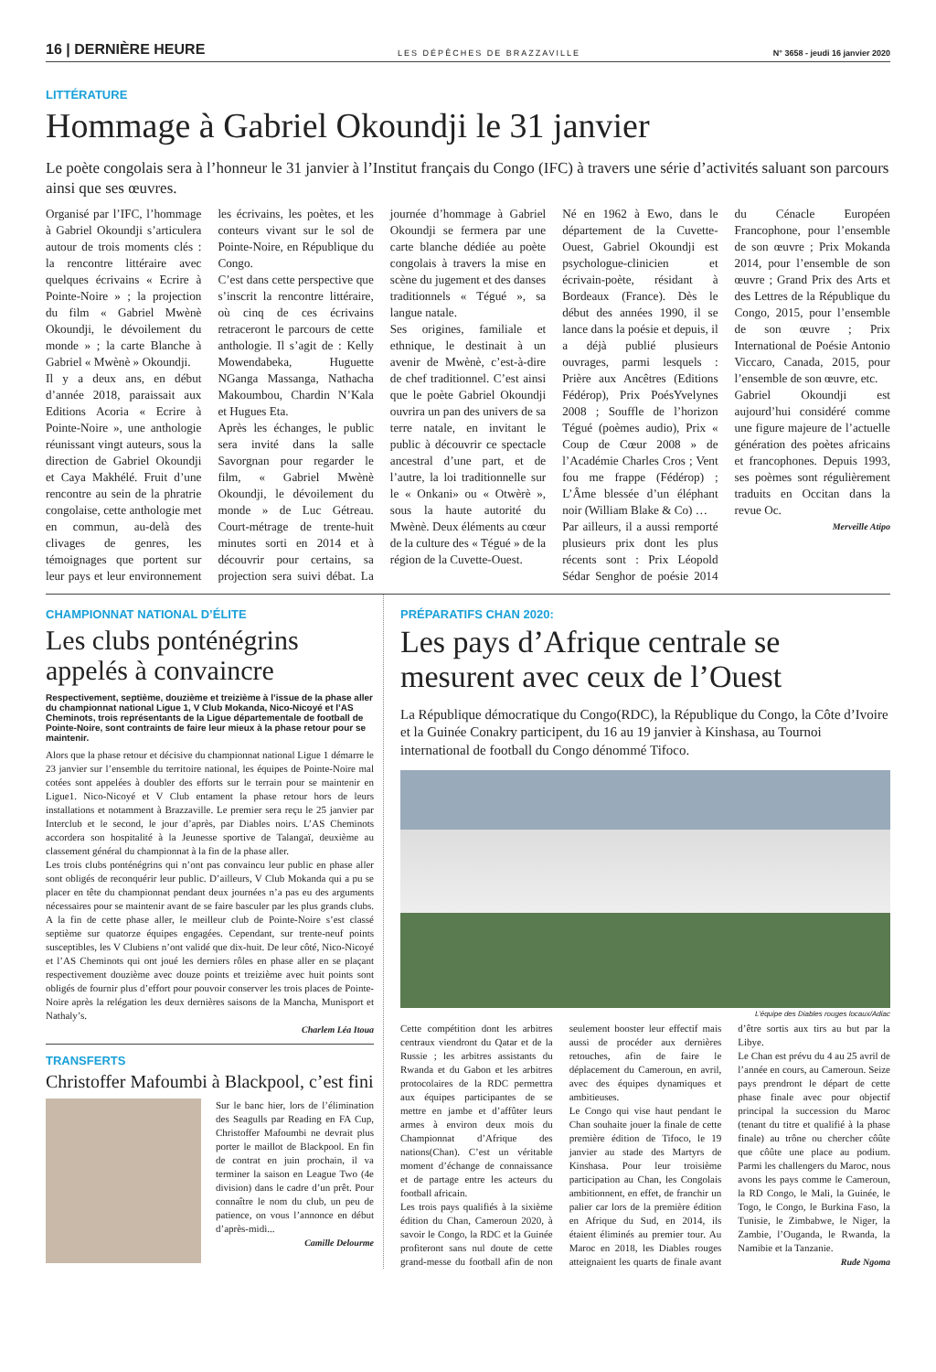16 | DERNIÈRE HEURE LES DÉPÊCHES DE BRAZZAVILLE N° 3658 - jeudi 16 janvier 2020
LITTÉRATURE
Hommage à Gabriel Okoundji le 31 janvier
Le poète congolais sera à l’honneur le 31 janvier à l’Institut français du Congo (IFC) à travers une série d’activités saluant son parcours ainsi que ses œuvres.
Organisé par l’IFC, l’hommage à Gabriel Okoundji s’articulera autour de trois moments clés : la rencontre littéraire avec quelques écrivains « Ecrire à Pointe-Noire » ; la projection du film « Gabriel Mwènè Okoundji, le dévoilement du monde » ; la carte Blanche à Gabriel « Mwènè » Okoundji.
Il y a deux ans, en début d’année 2018, paraissait aux Editions Acoria « Ecrire à Pointe-Noire », une anthologie réunissant vingt auteurs, sous la direction de Gabriel Okoundji et Caya Makhélé. Fruit d’une rencontre au sein de la phratrie congolaise, cette anthologie met en commun, au-delà des clivages de genres, les témoignages que portent sur leur pays et leur environnement les écrivains, les poètes, et les conteurs vivant sur le sol de Pointe-Noire, en République du Congo.
C’est dans cette perspective que s’inscrit la rencontre littéraire, où cinq de ces écrivains retraceront le parcours de cette anthologie. Il s’agit de : Kelly Mowendabeka, Huguette NGanga Massanga, Nathacha Makoumbou, Chardin N’Kala et Hugues Eta.
Après les échanges, le public sera invité dans la salle Savorgnan pour regarder le film, « Gabriel Mwènè Okoundji, le dévoilement du monde » de Luc Gétreau. Court-métrage de trente-huit minutes sorti en 2014 et à découvrir pour certains, sa projection sera suivi débat. La journée d’hommage à Gabriel Okoundji se fermera par une carte blanche dédiée au poète congolais à travers la mise en scène du jugement et des danses traditionnels « Tégué », sa langue natale.
Ses origines, familiale et ethnique, le destinait à un avenir de Mwènè, c’est-à-dire de chef traditionnel. C’est ainsi que le poète Gabriel Okoundji ouvrira un pan des univers de sa terre natale, en invitant le public à découvrir ce spectacle ancestral d’une part, et de l’autre, la loi traditionnelle sur le « Onkani» ou « Otwèrè », sous la haute autorité du Mwènè. Deux éléments au cœur de la culture des « Tégué » de la région de la Cuvette-Ouest.
Né en 1962 à Ewo, dans le département de la Cuvette-Ouest, Gabriel Okoundji est psychologue-clinicien et écrivain-poète, résidant à Bordeaux (France). Dès le début des années 1990, il se lance dans la poésie et depuis, il a déjà publié plusieurs ouvrages, parmi lesquels : Prière aux Ancêtres (Editions Fédérop), Prix PoésYvelynes 2008 ; Souffle de l’horizon Tégué (poèmes audio), Prix « Coup de Cœur 2008 » de l’Académie Charles Cros ; Vent fou me frappe (Fédérop) ; L’Âme blessée d’un éléphant noir (William Blake & Co) …
Par ailleurs, il a aussi remporté plusieurs prix dont les plus récents sont : Prix Léopold Sédar Senghor de poésie 2014 du Cénacle Européen Francophone, pour l’ensemble de son œuvre ; Prix Mokanda 2014, pour l’ensemble de son œuvre ; Grand Prix des Arts et des Lettres de la République du Congo, 2015, pour l’ensemble de son œuvre ; Prix International de Poésie Antonio Viccaro, Canada, 2015, pour l’ensemble de son œuvre, etc.
Gabriel Okoundji est aujourd’hui considéré comme une figure majeure de l’actuelle génération des poètes africains et francophones. Depuis 1993, ses poèmes sont régulièrement traduits en Occitan dans la revue Oc.
Merveille Atipo
CHAMPIONNAT NATIONAL D’ÉLITE
Les clubs ponténégrins appelés à convaincre
Respectivement, septième, douzième et treizième à l’issue de la phase aller du championnat national Ligue 1, V Club Mokanda, Nico-Nicoyé et l’AS Cheminots, trois représentants de la Ligue départementale de football de Pointe-Noire, sont contraints de faire leur mieux à la phase retour pour se maintenir.
Alors que la phase retour et décisive du championnat national Ligue 1 démarre le 23 janvier sur l’ensemble du territoire national, les équipes de Pointe-Noire mal cotées sont appelées à doubler des efforts sur le terrain pour se maintenir en Ligue1. Nico-Nicoyé et V Club entament la phase retour hors de leurs installations et notamment à Brazzaville. Le premier sera reçu le 25 janvier par Interclub et le second, le jour d’après, par Diables noirs. L’AS Cheminots accordera son hospitalité à la Jeunesse sportive de Talangaï, deuxième au classement général du championnat à la fin de la phase aller.
Les trois clubs ponténégrins qui n’ont pas convaincu leur public en phase aller sont obligés de reconquérir leur public. D’ailleurs, V Club Mokanda qui a pu se placer en tête du championnat pendant deux journées n’a pas eu des arguments nécessaires pour se maintenir avant de se faire basculer par les plus grands clubs. A la fin de cette phase aller, le meilleur club de Pointe-Noire s’est classé septième sur quatorze équipes engagées. Cependant, sur trente-neuf points susceptibles, les V Clubiens n’ont validé que dix-huit. De leur côté, Nico-Nicoyé et l’AS Cheminots qui ont joué les derniers rôles en phase aller en se plaçant respectivement douzième avec douze points et treizième avec huit points sont obligés de fournir plus d’effort pour pouvoir conserver les trois places de Pointe-Noire après la relégation les deux dernières saisons de la Mancha, Munisport et Nathaly’s.
Charlem Léa Itoua
TRANSFERTS
Christoffer Mafoumbi à Blackpool, c’est fini
Sur le banc hier, lors de l’élimination des Seagulls par Reading en FA Cup, Christoffer Mafoumbi ne devrait plus porter le maillot de Blackpool. En fin de contrat en juin prochain, il va terminer la saison en League Two (4e division) dans le cadre d’un prêt. Pour connaître le nom du club, un peu de patience, on vous l’annonce en début d’après-midi...
Camille Delourme
PRÉPARATIFS CHAN 2020:
Les pays d’Afrique centrale se mesurent avec ceux de l’Ouest
La République démocratique du Congo(RDC), la République du Congo, la Côte d’Ivoire et la Guinée Conakry participent, du 16 au 19 janvier à Kinshasa, au Tournoi international de football du Congo dénommé Tifoco.
L’équipe des Diables rouges locaux/Adiac
Cette compétition dont les arbitres centraux viendront du Qatar et de la Russie ; les arbitres assistants du Rwanda et du Gabon et les arbitres protocolaires de la RDC permettra aux équipes participantes de se mettre en jambe et d’affûter leurs armes à environ deux mois du Championnat d’Afrique des nations(Chan). C’est un véritable moment d’échange de connaissance et de partage entre les acteurs du football africain.
Les trois pays qualifiés à la sixième édition du Chan, Cameroun 2020, à savoir le Congo, la RDC et la Guinée profiteront sans nul doute de cette grand-messe du football afin de non seulement booster leur effectif mais aussi de procéder aux dernières retouches, afin de faire le déplacement du Cameroun, en avril, avec des équipes dynamiques et ambitieuses.
Le Congo qui vise haut pendant le Chan souhaite jouer la finale de cette première édition de Tifoco, le 19 janvier au stade des Martyrs de Kinshasa. Pour leur troisième participation au Chan, les Congolais ambitionnent, en effet, de franchir un palier car lors de la première édition en Afrique du Sud, en 2014, ils étaient éliminés au premier tour. Au Maroc en 2018, les Diables rouges atteignaient les quarts de finale avant d’être sortis aux tirs au but par la Libye.
Le Chan est prévu du 4 au 25 avril de l’année en cours, au Cameroun. Seize pays prendront le départ de cette phase finale avec pour objectif principal la succession du Maroc (tenant du titre et qualifié à la phase finale) au trône ou chercher côûte que côûte une place au podium. Parmi les challengers du Maroc, nous avons les pays comme le Cameroun, la RD Congo, le Mali, la Guinée, le Togo, le Congo, le Burkina Faso, la Tunisie, le Zimbabwe, le Niger, la Zambie, l’Ouganda, le Rwanda, la Namibie et la Tanzanie.
Rude Ngoma